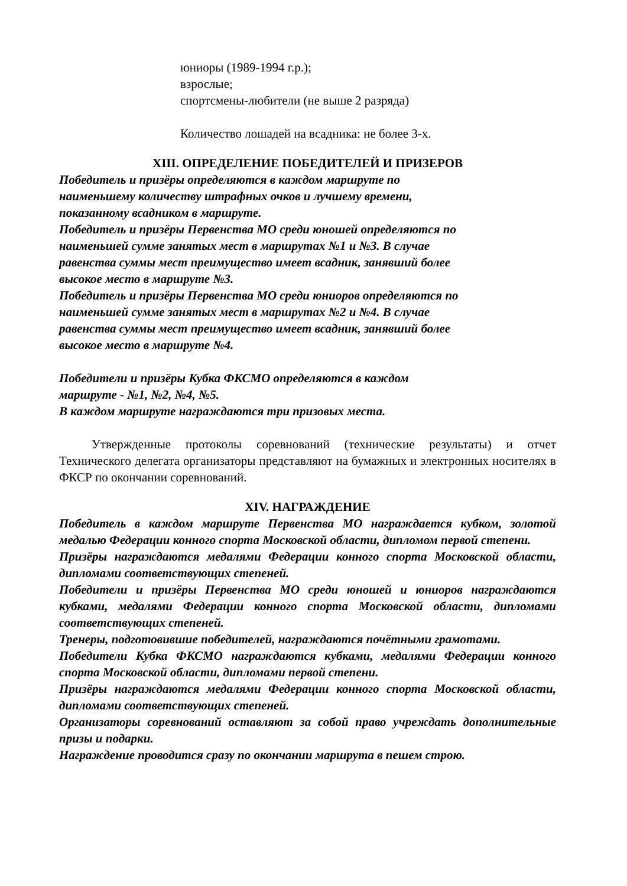юниоры (1989-1994 г.р.);
взрослые;
спортсмены-любители (не выше 2 разряда)
Количество лошадей на всадника: не более 3-х.
XIII. ОПРЕДЕЛЕНИЕ ПОБЕДИТЕЛЕЙ И ПРИЗЕРОВ
Победитель и призёры определяются в каждом маршруте по
наименьшему количеству штрафных очков и лучшему времени,
показанному всадником в маршруте.
Победитель и призёры Первенства МО среди юношей определяются по
наименьшей сумме занятых мест в маршрутах №1 и №3. В случае
равенства суммы мест преимущество имеет всадник, занявший более
высокое место в маршруте №3.
Победитель и призёры Первенства МО среди юниоров определяются по
наименьшей сумме занятых мест в маршрутах №2 и №4. В случае
равенства суммы мест преимущество имеет всадник, занявший более
высокое место в маршруте №4.
Победители и призёры Кубка ФКСМО определяются в каждом
маршруте - №1, №2, №4, №5.
В каждом маршруте награждаются три призовых места.
Утвержденные протоколы соревнований (технические результаты) и отчет Технического делегата организаторы представляют на бумажных и электронных носителях в ФКСР по окончании соревнований.
XIV. НАГРАЖДЕНИЕ
Победитель в каждом маршруте Первенства МО награждается кубком, золотой медалью Федерации конного спорта Московской области, дипломом первой степени.
Призёры награждаются медалями Федерации конного спорта Московской области, дипломами соответствующих степеней.
Победители и призёры Первенства МО среди юношей и юниоров награждаются кубками, медалями Федерации конного спорта Московской области, дипломами соответствующих степеней.
Тренеры, подготовившие победителей, награждаются почётными грамотами.
Победители Кубка ФКСМО награждаются кубками, медалями Федерации конного спорта Московской области, дипломами первой степени.
Призёры награждаются медалями Федерации конного спорта Московской области, дипломами соответствующих степеней.
Организаторы соревнований оставляют за собой право учреждать дополнительные призы и подарки.
Награждение проводится сразу по окончании маршрута в пешем строю.